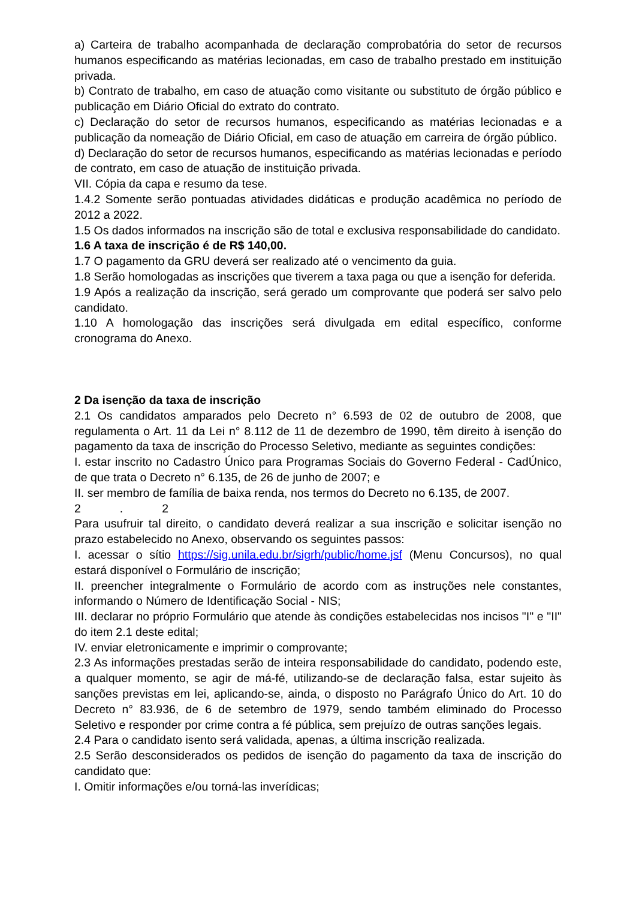a) Carteira de trabalho acompanhada de declaração comprobatória do setor de recursos humanos especificando as matérias lecionadas, em caso de trabalho prestado em instituição privada.
b) Contrato de trabalho, em caso de atuação como visitante ou substituto de órgão público e publicação em Diário Oficial do extrato do contrato.
c) Declaração do setor de recursos humanos, especificando as matérias lecionadas e a publicação da nomeação de Diário Oficial, em caso de atuação em carreira de órgão público.
d) Declaração do setor de recursos humanos, especificando as matérias lecionadas e período de contrato, em caso de atuação de instituição privada.
VII. Cópia da capa e resumo da tese.
1.4.2 Somente serão pontuadas atividades didáticas e produção acadêmica no período de 2012 a 2022.
1.5 Os dados informados na inscrição são de total e exclusiva responsabilidade do candidato.
1.6 A taxa de inscrição é de R$ 140,00.
1.7 O pagamento da GRU deverá ser realizado até o vencimento da guia.
1.8 Serão homologadas as inscrições que tiverem a taxa paga ou que a isenção for deferida.
1.9 Após a realização da inscrição, será gerado um comprovante que poderá ser salvo pelo candidato.
1.10 A homologação das inscrições será divulgada em edital específico, conforme cronograma do Anexo.
2 Da isenção da taxa de inscrição
2.1 Os candidatos amparados pelo Decreto n° 6.593 de 02 de outubro de 2008, que regulamenta o Art. 11 da Lei n° 8.112 de 11 de dezembro de 1990, têm direito à isenção do pagamento da taxa de inscrição do Processo Seletivo, mediante as seguintes condições:
I. estar inscrito no Cadastro Único para Programas Sociais do Governo Federal - CadÚnico, de que trata o Decreto n° 6.135, de 26 de junho de 2007; e
II. ser membro de família de baixa renda, nos termos do Decreto no 6.135, de 2007.
2 . 2
Para usufruir tal direito, o candidato deverá realizar a sua inscrição e solicitar isenção no prazo estabelecido no Anexo, observando os seguintes passos:
I. acessar o sítio https://sig.unila.edu.br/sigrh/public/home.jsf (Menu Concursos), no qual estará disponível o Formulário de inscrição;
II. preencher integralmente o Formulário de acordo com as instruções nele constantes, informando o Número de Identificação Social - NIS;
III. declarar no próprio Formulário que atende às condições estabelecidas nos incisos "I" e "II" do item 2.1 deste edital;
IV. enviar eletronicamente e imprimir o comprovante;
2.3 As informações prestadas serão de inteira responsabilidade do candidato, podendo este, a qualquer momento, se agir de má-fé, utilizando-se de declaração falsa, estar sujeito às sanções previstas em lei, aplicando-se, ainda, o disposto no Parágrafo Único do Art. 10 do Decreto n° 83.936, de 6 de setembro de 1979, sendo também eliminado do Processo Seletivo e responder por crime contra a fé pública, sem prejuízo de outras sanções legais.
2.4 Para o candidato isento será validada, apenas, a última inscrição realizada.
2.5 Serão desconsiderados os pedidos de isenção do pagamento da taxa de inscrição do candidato que:
I. Omitir informações e/ou torná-las inverídicas;